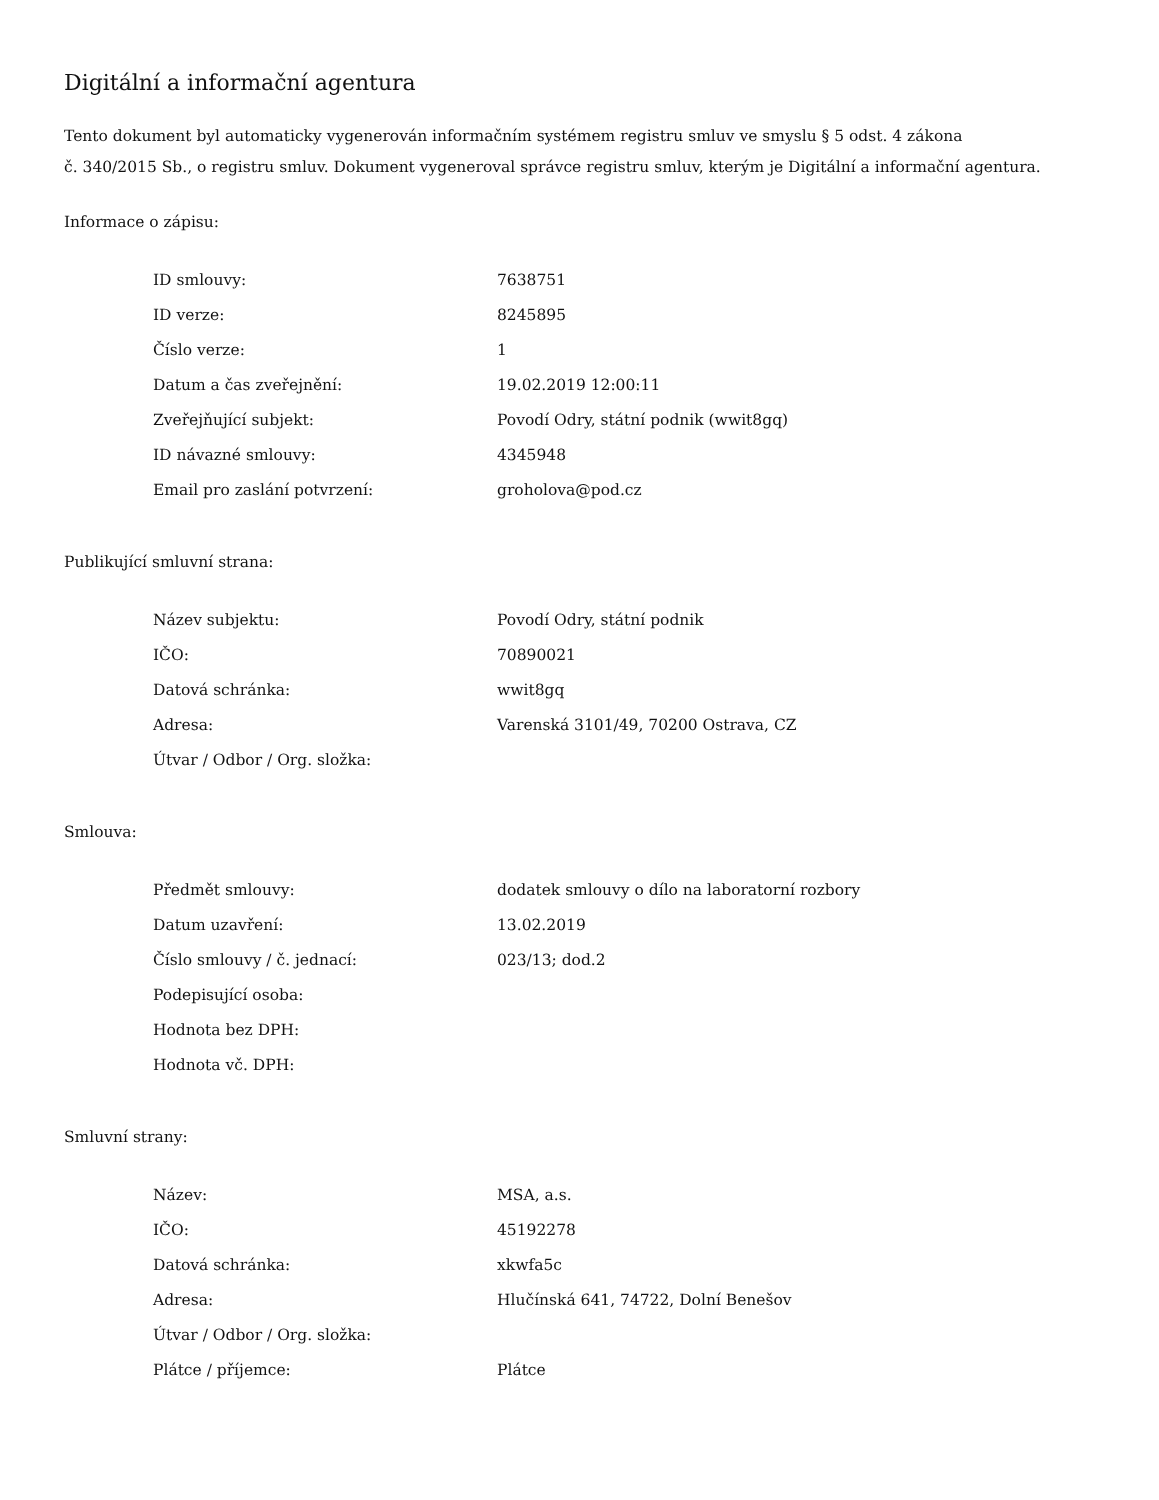Digitální a informační agentura
Tento dokument byl automaticky vygenerován informačním systémem registru smluv ve smyslu § 5 odst. 4 zákona
č. 340/2015 Sb., o registru smluv. Dokument vygeneroval správce registru smluv, kterým je Digitální a informační agentura.
Informace o zápisu:
| ID smlouvy: | 7638751 |
| ID verze: | 8245895 |
| Číslo verze: | 1 |
| Datum a čas zveřejnění: | 19.02.2019 12:00:11 |
| Zveřejňující subjekt: | Povodí Odry, státní podnik (wwit8gq) |
| ID návazné smlouvy: | 4345948 |
| Email pro zaslání potvrzení: | groholova@pod.cz |
Publikující smluvní strana:
| Název subjektu: | Povodí Odry, státní podnik |
| IČO: | 70890021 |
| Datová schránka: | wwit8gq |
| Adresa: | Varenská 3101/49, 70200 Ostrava, CZ |
| Útvar / Odbor / Org. složka: | |
Smlouva:
| Předmět smlouvy: | dodatek smlouvy o dílo na laboratorní rozbory |
| Datum uzavření: | 13.02.2019 |
| Číslo smlouvy / č. jednací: | 023/13; dod.2 |
| Podepisující osoba: | |
| Hodnota bez DPH: | |
| Hodnota vč. DPH: | |
Smluvní strany:
| Název: | MSA, a.s. |
| IČO: | 45192278 |
| Datová schránka: | xkwfa5c |
| Adresa: | Hlučínská 641, 74722, Dolní Benešov |
| Útvar / Odbor / Org. složka: | |
| Plátce / příjemce: | Plátce |